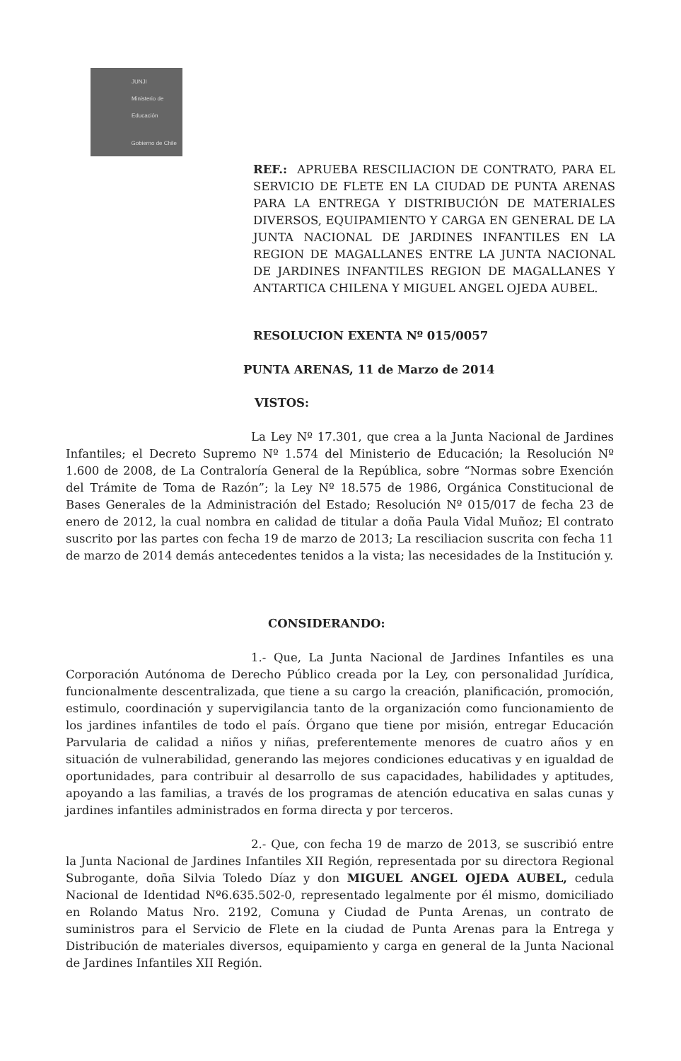JUNJI
Ministerio de Educación
Gobierno de Chile
REF.: APRUEBA RESCILIACION DE CONTRATO, PARA EL SERVICIO DE FLETE EN LA CIUDAD DE PUNTA ARENAS PARA LA ENTREGA Y DISTRIBUCIÓN DE MATERIALES DIVERSOS, EQUIPAMIENTO Y CARGA EN GENERAL DE LA JUNTA NACIONAL DE JARDINES INFANTILES EN LA REGION DE MAGALLANES ENTRE LA JUNTA NACIONAL DE JARDINES INFANTILES REGION DE MAGALLANES Y ANTARTICA CHILENA Y MIGUEL ANGEL OJEDA AUBEL.
RESOLUCION EXENTA Nº 015/0057
PUNTA ARENAS, 11 de Marzo de 2014
VISTOS:
La Ley Nº 17.301, que crea a la Junta Nacional de Jardines Infantiles; el Decreto Supremo Nº 1.574 del Ministerio de Educación; la Resolución Nº 1.600 de 2008, de La Contraloría General de la República, sobre “Normas sobre Exención del Trámite de Toma de Razón”; la Ley Nº 18.575 de 1986, Orgánica Constitucional de Bases Generales de la Administración del Estado; Resolución Nº 015/017 de fecha 23 de enero de 2012, la cual nombra en calidad de titular a doña Paula Vidal Muñoz; El contrato suscrito por las partes con fecha 19 de marzo de 2013; La resciliacion suscrita con fecha 11 de marzo de 2014 demás antecedentes tenidos a la vista; las necesidades de la Institución y.
CONSIDERANDO:
1.- Que, La Junta Nacional de Jardines Infantiles es una Corporación Autónoma de Derecho Público creada por la Ley, con personalidad Jurídica, funcionalmente descentralizada, que tiene a su cargo la creación, planificación, promoción, estimulo, coordinación y supervigilancia tanto de la organización como funcionamiento de los jardines infantiles de todo el país. Órgano que tiene por misión, entregar Educación Parvularia de calidad a niños y niñas, preferentemente menores de cuatro años y en situación de vulnerabilidad, generando las mejores condiciones educativas y en igualdad de oportunidades, para contribuir al desarrollo de sus capacidades, habilidades y aptitudes, apoyando a las familias, a través de los programas de atención educativa en salas cunas y jardines infantiles administrados en forma directa y por terceros.
2.- Que, con fecha 19 de marzo de 2013, se suscribió entre la Junta Nacional de Jardines Infantiles XII Región, representada por su directora Regional Subrogante, doña Silvia Toledo Díaz y don MIGUEL ANGEL OJEDA AUBEL, cedula Nacional de Identidad Nº6.635.502-0, representado legalmente por él mismo, domiciliado en Rolando Matus Nro. 2192, Comuna y Ciudad de Punta Arenas, un contrato de suministros para el Servicio de Flete en la ciudad de Punta Arenas para la Entrega y Distribución de materiales diversos, equipamiento y carga en general de la Junta Nacional de Jardines Infantiles XII Región.